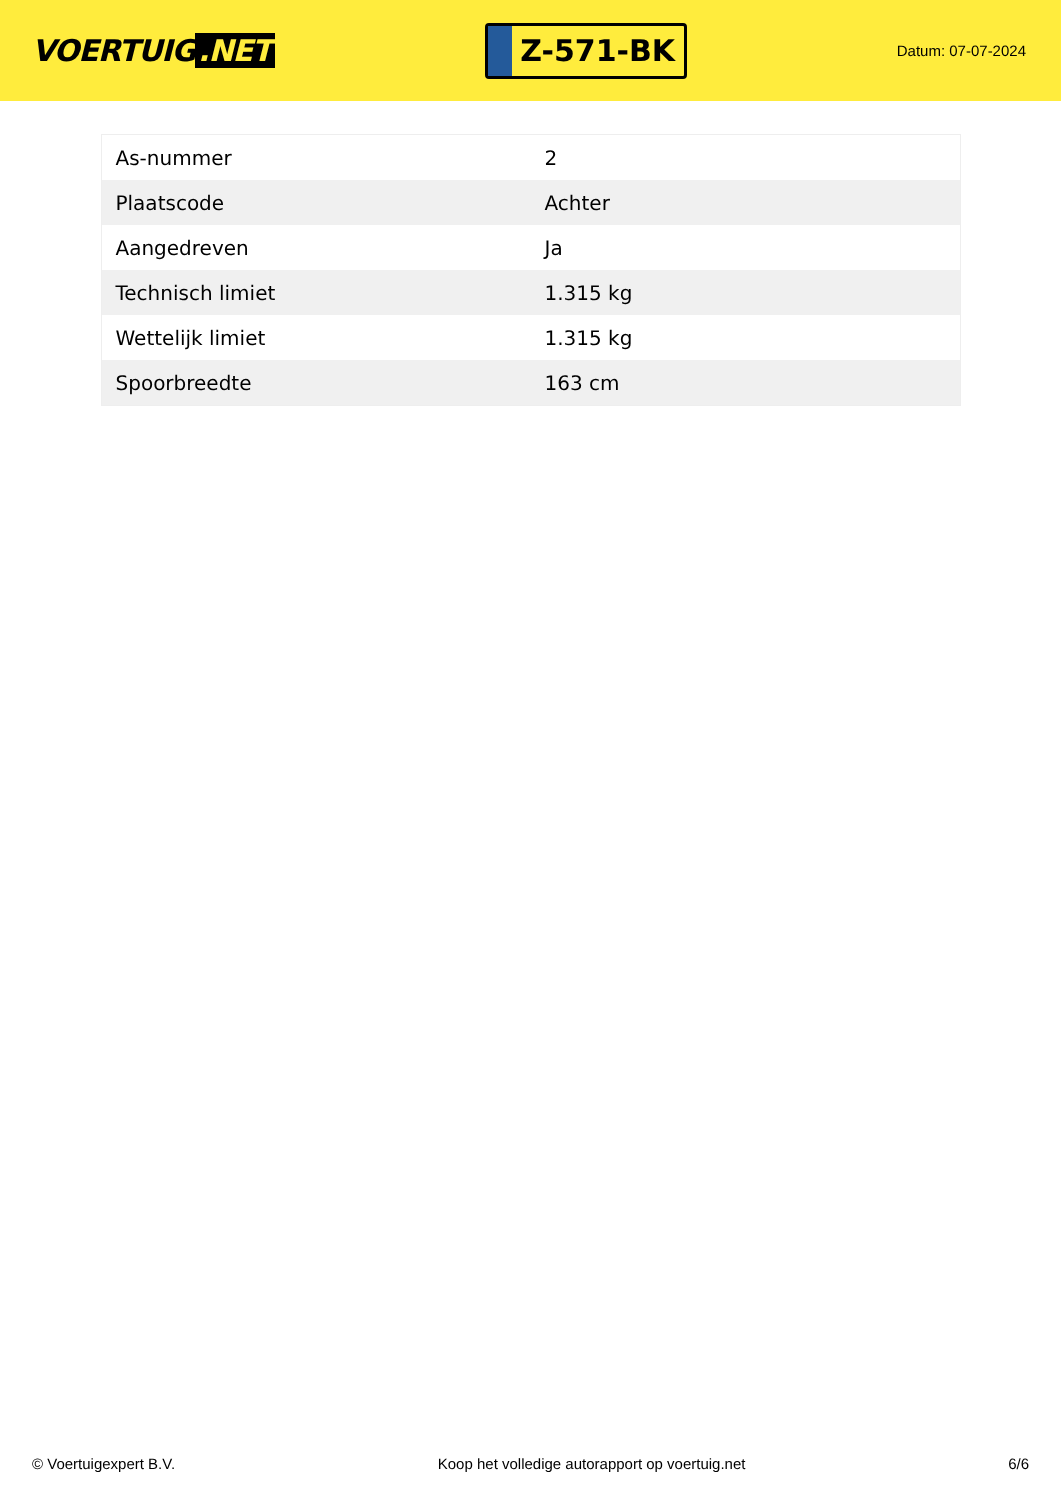VOERTUIG.NET
Z-571-BK
Datum: 07-07-2024
| As-nummer | 2 |
| Plaatscode | Achter |
| Aangedreven | Ja |
| Technisch limiet | 1.315 kg |
| Wettelijk limiet | 1.315 kg |
| Spoorbreedte | 163 cm |
© Voertuigexpert B.V. Koop het volledige autorapport op voertuig.net 6/6